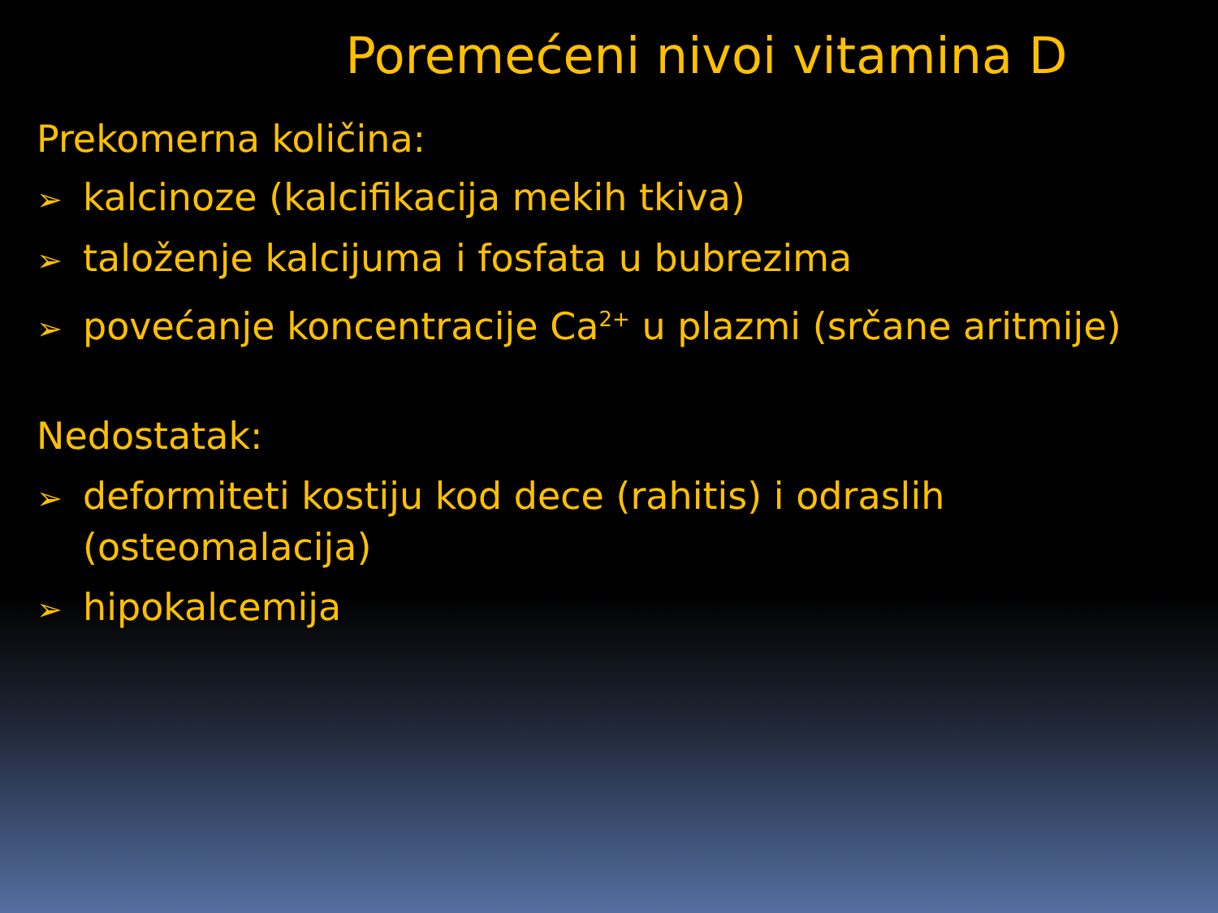Poremećeni nivoi vitamina D
Prekomerna količina:
➢ kalcinoze (kalcifikacija mekih tkiva)
➢ taloženje kalcijuma i fosfata u bubrezima
➢ povećanje koncentracije Ca<sup>2+</sup> u plazmi (srčane aritmije)
Nedostatak:
➢ deformiteti kostiju kod dece (rahitis) i odraslih (osteomalacija)
➢ hipokalcemija